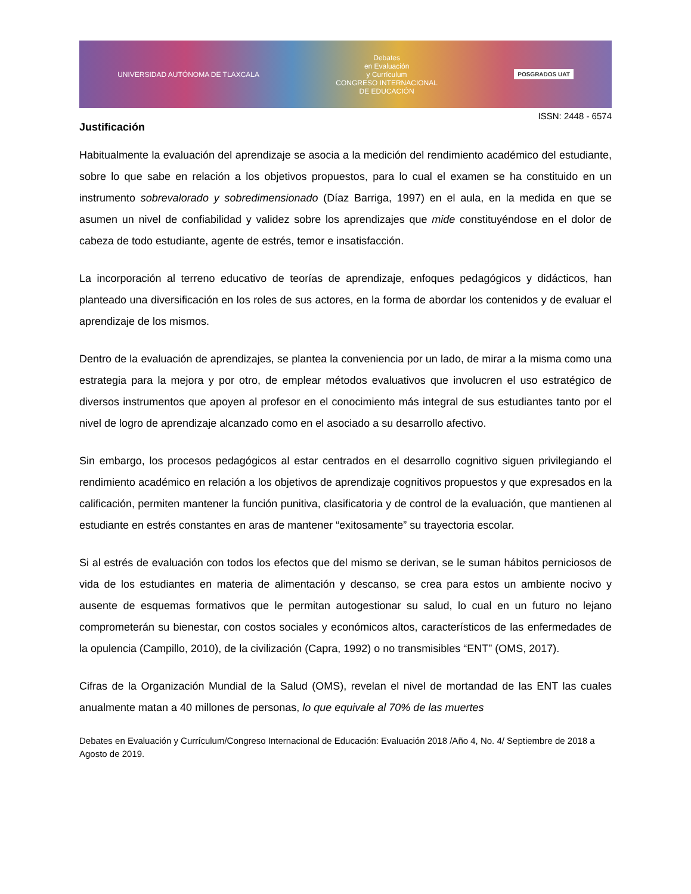UNIVERSIDAD AUTÓNOMA DE TLAXCALA Debates
en Evaluación
y Currículum
CONGRESO INTERNACIONAL
DE EDUCACIÓN POSGRADOS UAT
ISSN: 2448 - 6574
Justificación
Habitualmente la evaluación del aprendizaje se asocia a la medición del rendimiento académico del estudiante, sobre lo que sabe en relación a los objetivos propuestos, para lo cual el examen se ha constituido en un instrumento sobrevalorado y sobredimensionado (Díaz Barriga, 1997) en el aula, en la medida en que se asumen un nivel de confiabilidad y validez sobre los aprendizajes que mide constituyéndose en el dolor de cabeza de todo estudiante, agente de estrés, temor e insatisfacción.
La incorporación al terreno educativo de teorías de aprendizaje, enfoques pedagógicos y didácticos, han planteado una diversificación en los roles de sus actores, en la forma de abordar los contenidos y de evaluar el aprendizaje de los mismos.
Dentro de la evaluación de aprendizajes, se plantea la conveniencia por un lado, de mirar a la misma como una estrategia para la mejora y por otro, de emplear métodos evaluativos que involucren el uso estratégico de diversos instrumentos que apoyen al profesor en el conocimiento más integral de sus estudiantes tanto por el nivel de logro de aprendizaje alcanzado como en el asociado a su desarrollo afectivo.
Sin embargo, los procesos pedagógicos al estar centrados en el desarrollo cognitivo siguen privilegiando el rendimiento académico en relación a los objetivos de aprendizaje cognitivos propuestos y que expresados en la calificación, permiten mantener la función punitiva, clasificatoria y de control de la evaluación, que mantienen al estudiante en estrés constantes en aras de mantener “exitosamente” su trayectoria escolar.
Si al estrés de evaluación con todos los efectos que del mismo se derivan, se le suman hábitos perniciosos de vida de los estudiantes en materia de alimentación y descanso, se crea para estos un ambiente nocivo y ausente de esquemas formativos que le permitan autogestionar su salud, lo cual en un futuro no lejano comprometerán su bienestar, con costos sociales y económicos altos, característicos de las enfermedades de la opulencia (Campillo, 2010), de la civilización (Capra, 1992) o no transmisibles “ENT” (OMS, 2017).
Cifras de la Organización Mundial de la Salud (OMS), revelan el nivel de mortandad de las ENT las cuales anualmente matan a 40 millones de personas, lo que equivale al 70% de las muertes
Debates en Evaluación y Currículum/Congreso Internacional de Educación: Evaluación 2018 /Año 4, No. 4/ Septiembre de 2018 a Agosto de 2019.